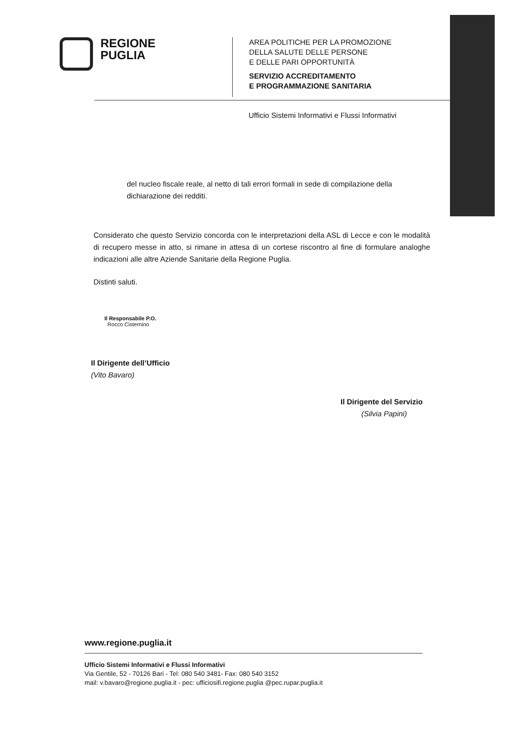REGIONE
PUGLIA
AREA POLITICHE PER LA PROMOZIONE
DELLA SALUTE DELLE PERSONE
E DELLE PARI OPPORTUNITÀ
SERVIZIO ACCREDITAMENTO
E PROGRAMMAZIONE SANITARIA
Ufficio Sistemi Informativi e Flussi Informativi
del nucleo fiscale reale, al netto di tali errori formali in sede di compilazione della dichiarazione dei redditi.
Considerato che questo Servizio concorda con le interpretazioni della ASL di Lecce e con le modalità di recupero messe in atto, si rimane in attesa di un cortese riscontro al fine di formulare analoghe indicazioni alle altre Aziende Sanitarie della Regione Puglia.
Distinti saluti.
Il Responsabile P.O.
Rocco Cisternino
Il Dirigente dell’Ufficio
(Vito Bavaro)
Il Dirigente del Servizio
(Silvia Papini)
www.regione.puglia.it
Ufficio Sistemi Informativi e Flussi Informativi
Via Gentile, 52 - 70126 Bari - Tel: 080 540 3481- Fax: 080 540 3152
mail: v.bavaro@regione.puglia.it - pec: ufficiosifi.regione.puglia @pec.rupar.puglia.it